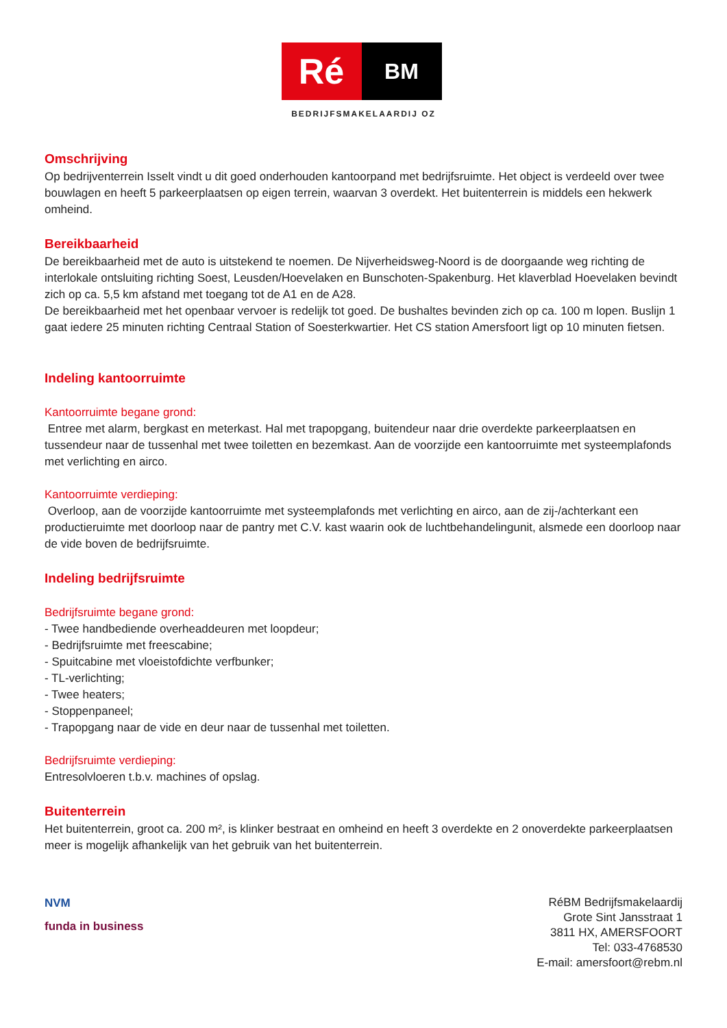Ré
BM
BEDRIJFSMAKELAARDIJ OZ
Omschrijving
Op bedrijventerrein Isselt vindt u dit goed onderhouden kantoorpand met bedrijfsruimte. Het object is verdeeld over twee bouwlagen en heeft 5 parkeerplaatsen op eigen terrein, waarvan 3 overdekt. Het buitenterrein is middels een hekwerk omheind.
Bereikbaarheid
De bereikbaarheid met de auto is uitstekend te noemen. De Nijverheidsweg-Noord is de doorgaande weg richting de interlokale ontsluiting richting Soest, Leusden/Hoevelaken en Bunschoten-Spakenburg. Het klaverblad Hoevelaken bevindt zich op ca. 5,5 km afstand met toegang tot de A1 en de A28.
De bereikbaarheid met het openbaar vervoer is redelijk tot goed. De bushaltes bevinden zich op ca. 100 m lopen. Buslijn 1 gaat iedere 25 minuten richting Centraal Station of Soesterkwartier. Het CS station Amersfoort ligt op 10 minuten fietsen.
Indeling kantoorruimte
Kantoorruimte begane grond:
Entree met alarm, bergkast en meterkast. Hal met trapopgang, buitendeur naar drie overdekte parkeerplaatsen en tussendeur naar de tussenhal met twee toiletten en bezemkast. Aan de voorzijde een kantoorruimte met systeemplafonds met verlichting en airco.
Kantoorruimte verdieping:
Overloop, aan de voorzijde kantoorruimte met systeemplafonds met verlichting en airco, aan de zij-/achterkant een productieruimte met doorloop naar de pantry met C.V. kast waarin ook de luchtbehandelingunit, alsmede een doorloop naar de vide boven de bedrijfsruimte.
Indeling bedrijfsruimte
Bedrijfsruimte begane grond:
- Twee handbediende overheaddeuren met loopdeur;
- Bedrijfsruimte met freescabine;
- Spuitcabine met vloeistofdichte verfbunker;
- TL-verlichting;
- Twee heaters;
- Stoppenpaneel;
- Trapopgang naar de vide en deur naar de tussenhal met toiletten.
Bedrijfsruimte verdieping:
Entresolvloeren t.b.v. machines of opslag.
Buitenterrein
Het buitenterrein, groot ca. 200 m², is klinker bestraat en omheind en heeft 3 overdekte en 2 onoverdekte parkeerplaatsen meer is mogelijk afhankelijk van het gebruik van het buitenterrein.
NVM
funda in business
RéBM Bedrijfsmakelaardij
Grote Sint Jansstraat 1
3811 HX, AMERSFOORT
Tel: 033-4768530
E-mail: amersfoort@rebm.nl